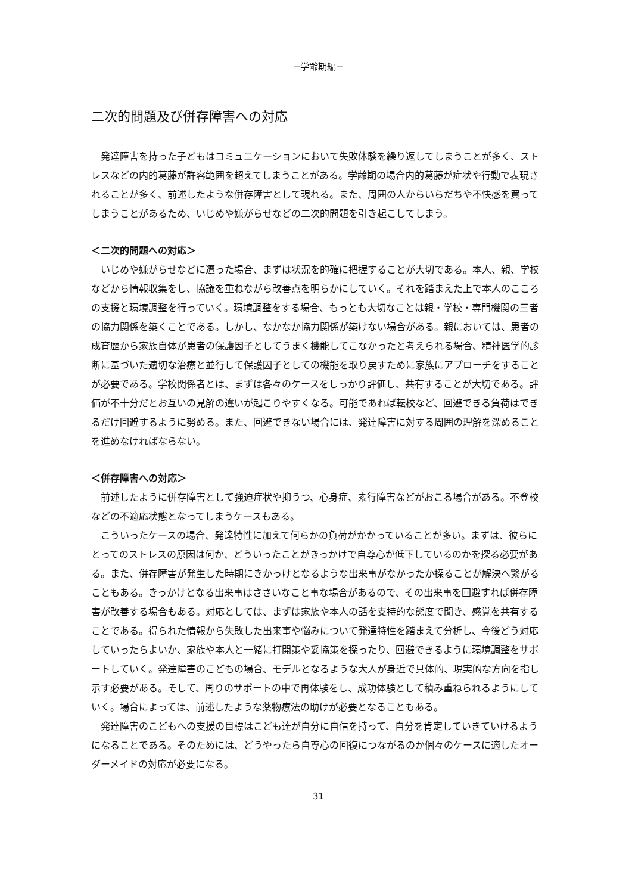−学齢期編−
二次的問題及び併存障害への対応
　発達障害を持った子どもはコミュニケーションにおいて失敗体験を繰り返してしまうことが多く、ストレスなどの内的葛藤が許容範囲を超えてしまうことがある。学齢期の場合内的葛藤が症状や行動で表現されることが多く、前述したような併存障害として現れる。また、周囲の人からいらだちや不快感を買ってしまうことがあるため、いじめや嫌がらせなどの二次的問題を引き起こしてしまう。
＜二次的問題への対応＞
　いじめや嫌がらせなどに遭った場合、まずは状況を的確に把握することが大切である。本人、親、学校などから情報収集をし、協議を重ねながら改善点を明らかにしていく。それを踏まえた上で本人のこころの支援と環境調整を行っていく。環境調整をする場合、もっとも大切なことは親・学校・専門機関の三者の協力関係を築くことである。しかし、なかなか協力関係が築けない場合がある。親においては、患者の成育歴から家族自体が患者の保護因子としてうまく機能してこなかったと考えられる場合、精神医学的診断に基づいた適切な治療と並行して保護因子としての機能を取り戻すために家族にアプローチをすることが必要である。学校関係者とは、まずは各々のケースをしっかり評価し、共有することが大切である。評価が不十分だとお互いの見解の違いが起こりやすくなる。可能であれば転校など、回避できる負荷はできるだけ回避するように努める。また、回避できない場合には、発達障害に対する周囲の理解を深めることを進めなければならない。
＜併存障害への対応＞
　前述したように併存障害として強迫症状や抑うつ、心身症、素行障害などがおこる場合がある。不登校などの不適応状態となってしまうケースもある。
　こういったケースの場合、発達特性に加えて何らかの負荷がかかっていることが多い。まずは、彼らにとってのストレスの原因は何か、どういったことがきっかけで自尊心が低下しているのかを探る必要がある。また、併存障害が発生した時期にきかっけとなるような出来事がなかったか探ることが解決へ繋がることもある。きっかけとなる出来事はささいなこと事な場合があるので、その出来事を回避すれば併存障害が改善する場合もある。対応としては、まずは家族や本人の話を支持的な態度で聞き、感覚を共有することである。得られた情報から失敗した出来事や悩みについて発達特性を踏まえて分析し、今後どう対応していったらよいか、家族や本人と一緒に打開策や妥協策を探ったり、回避できるように環境調整をサポートしていく。発達障害のこどもの場合、モデルとなるような大人が身近で具体的、現実的な方向を指し示す必要がある。そして、周りのサポートの中で再体験をし、成功体験として積み重ねられるようにしていく。場合によっては、前述したような薬物療法の助けが必要となることもある。
　発達障害のこどもへの支援の目標はこども達が自分に自信を持って、自分を肯定していきていけるようになることである。そのためには、どうやったら自尊心の回復につながるのか個々のケースに適したオーダーメイドの対応が必要になる。
31